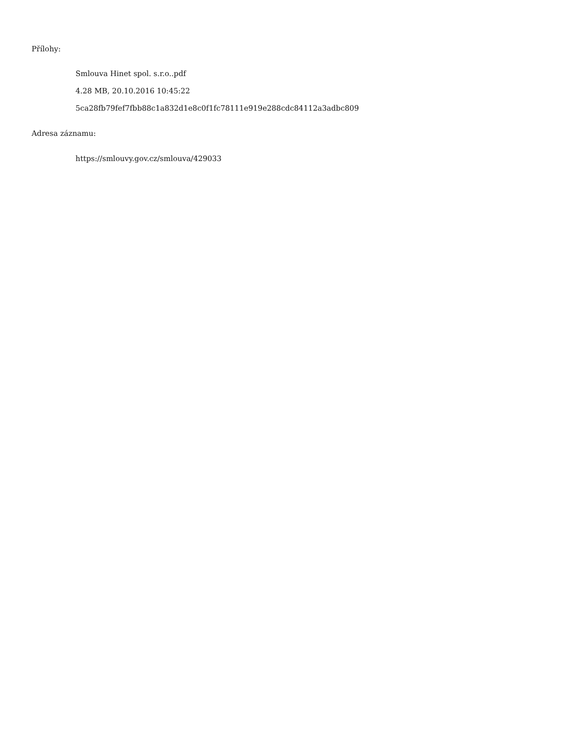Přílohy:
Smlouva Hinet spol. s.r.o..pdf
4.28 MB, 20.10.2016 10:45:22
5ca28fb79fef7fbb88c1a832d1e8c0f1fc78111e919e288cdc84112a3adbc809
Adresa záznamu:
https://smlouvy.gov.cz/smlouva/429033